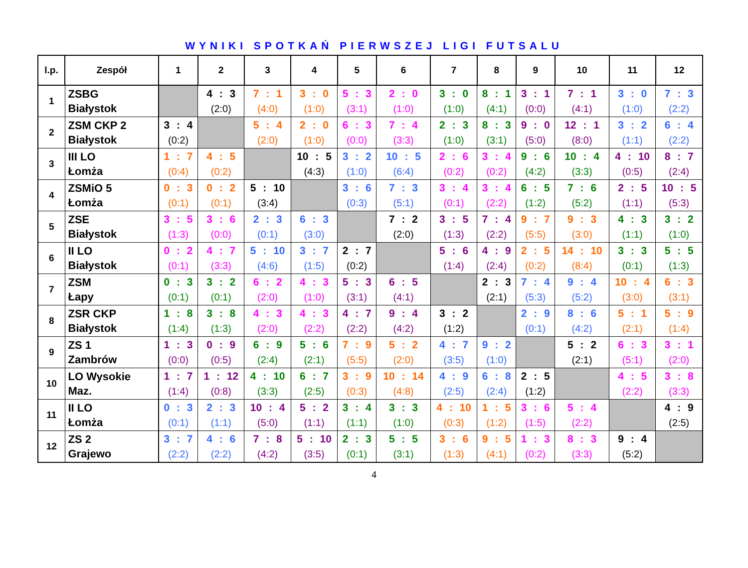WYNIKI SPOTKAŃ PIERWSZEJ LIGI FUTSALU
| l.p. | Zespół | 1 | 2 | 3 | 4 | 5 | 6 | 7 | 8 | 9 | 10 | 11 | 12 |
| --- | --- | --- | --- | --- | --- | --- | --- | --- | --- | --- | --- | --- | --- |
| 1 | ZSBG Białystok | | 4 : 3 (2:0) | 7 : 1 (4:0) | 3 : 0 (1:0) | 5 : 3 (3:1) | 2 : 0 (1:0) | 3 : 0 (1:0) | 8 : 1 (4:1) | 3 : 1 (0:0) | 7 : 1 (4:1) | 3 : 0 (1:0) | 7 : 3 (2:2) |
| 2 | ZSM CKP 2 Białystok | 3 : 4 (0:2) | | 5 : 4 (2:0) | 2 : 0 (1:0) | 6 : 3 (0:0) | 7 : 4 (3:3) | 2 : 3 (1:0) | 8 : 3 (3:1) | 9 : 0 (5:0) | 12 : 1 (8:0) | 3 : 2 (1:1) | 6 : 4 (2:2) |
| 3 | III LO Łomża | 1 : 7 (0:4) | 4 : 5 (0:2) | | 10 : 5 (4:3) | 3 : 2 (1:0) | 10 : 5 (6:4) | 2 : 6 (0:2) | 3 : 4 (0:2) | 9 : 6 (4:2) | 10 : 4 (3:3) | 4 : 10 (0:5) | 8 : 7 (2:4) |
| 4 | ZSMiO 5 Łomża | 0 : 3 (0:1) | 0 : 2 (0:1) | 5 : 10 (3:4) | | 3 : 6 (0:3) | 7 : 3 (5:1) | 3 : 4 (0:1) | 3 : 4 (2:2) | 6 : 5 (1:2) | 7 : 6 (5:2) | 2 : 5 (1:1) | 10 : 5 (5:3) |
| 5 | ZSE Białystok | 3 : 5 (1:3) | 3 : 6 (0:0) | 2 : 3 (0:1) | 6 : 3 (3:0) | | 7 : 2 (2:0) | 3 : 5 (1:3) | 7 : 4 (2:2) | 9 : 7 (5:5) | 9 : 3 (3:0) | 4 : 3 (1:1) | 3 : 2 (1:0) |
| 6 | II LO Białystok | 0 : 2 (0:1) | 4 : 7 (3:3) | 5 : 10 (4:6) | 3 : 7 (1:5) | 2 : 7 (0:2) | | 5 : 6 (1:4) | 4 : 9 (2:4) | 2 : 5 (0:2) | 14 : 10 (8:4) | 3 : 3 (0:1) | 5 : 5 (1:3) |
| 7 | ZSM Łapy | 0 : 3 (0:1) | 3 : 2 (0:1) | 6 : 2 (2:0) | 4 : 3 (1:0) | 5 : 3 (3:1) | 6 : 5 (4:1) | | 2 : 3 (2:1) | 7 : 4 (5:3) | 9 : 4 (5:2) | 10 : 4 (3:0) | 6 : 3 (3:1) |
| 8 | ZSR CKP Białystok | 1 : 8 (1:4) | 3 : 8 (1:3) | 4 : 3 (2:0) | 4 : 3 (2:2) | 4 : 7 (2:2) | 9 : 4 (4:2) | 3 : 2 (1:2) | | 2 : 9 (0:1) | 8 : 6 (4:2) | 5 : 1 (2:1) | 5 : 9 (1:4) |
| 9 | ZS 1 Zambrów | 1 : 3 (0:0) | 0 : 9 (0:5) | 6 : 9 (2:4) | 5 : 6 (2:1) | 7 : 9 (5:5) | 5 : 2 (2:0) | 4 : 7 (3:5) | 9 : 2 (1:0) | | 5 : 2 (2:1) | 6 : 3 (5:1) | 3 : 1 (2:0) |
| 10 | LO Wysokie Maz. | 1 : 7 (1:4) | 1 : 12 (0:8) | 4 : 10 (3:3) | 6 : 7 (2:5) | 3 : 9 (0:3) | 10 : 14 (4:8) | 4 : 9 (2:5) | 6 : 8 (2:4) | 2 : 5 (1:2) | | 4 : 5 (2:2) | 3 : 8 (3:3) |
| 11 | II LO Łomża | 0 : 3 (0:1) | 2 : 3 (1:1) | 10 : 4 (5:0) | 5 : 2 (1:1) | 3 : 4 (1:1) | 3 : 3 (1:0) | 4 : 10 (0:3) | 1 : 5 (1:2) | 3 : 6 (1:5) | 5 : 4 (2:2) | | 4 : 9 (2:5) |
| 12 | ZS 2 Grajewo | 3 : 7 (2:2) | 4 : 6 (2:2) | 7 : 8 (4:2) | 5 : 10 (3:5) | 2 : 3 (0:1) | 5 : 5 (3:1) | 3 : 6 (1:3) | 9 : 5 (4:1) | 1 : 3 (0:2) | 8 : 3 (3:3) | 9 : 4 (5:2) | |
4